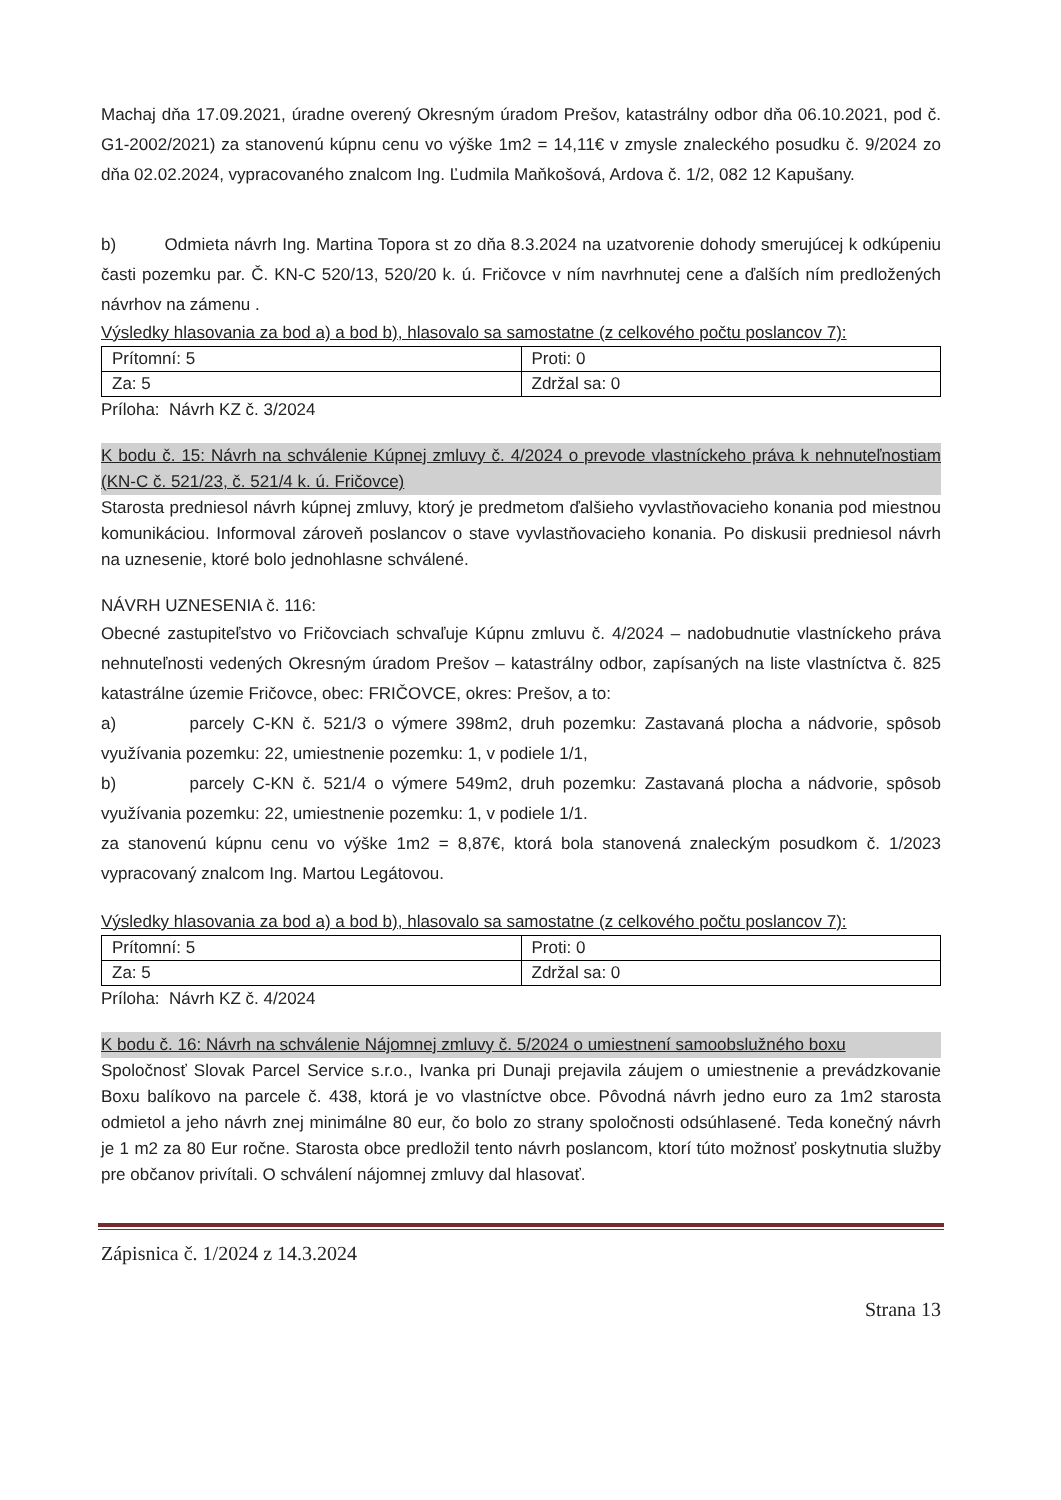Machaj dňa 17.09.2021, úradne overený Okresným úradom Prešov, katastrálny odbor dňa 06.10.2021, pod č. G1-2002/2021) za stanovenú kúpnu cenu vo výške 1m2 = 14,11€ v zmysle znaleckého posudku č. 9/2024 zo dňa 02.02.2024, vypracovaného znalcom Ing. Ľudmila Maňkošová, Ardova č. 1/2, 082 12 Kapušany.
b) Odmieta návrh Ing. Martina Topora st zo dňa 8.3.2024 na uzatvorenie dohody smerujúcej k odkúpeniu časti pozemku par. Č. KN-C 520/13, 520/20 k. ú. Fričovce v ním navrhnutej cene a ďalších ním predložených návrhov na zámenu .
Výsledky hlasovania za bod a) a bod b), hlasovalo sa samostatne (z celkového počtu poslancov 7):
| Prítomní: 5 | Proti: 0 |
| Za: 5 | Zdržal sa: 0 |
Príloha: Návrh KZ č. 3/2024
K bodu č. 15: Návrh na schválenie Kúpnej zmluvy č. 4/2024 o prevode vlastníckeho práva k nehnuteľnostiam (KN-C č. 521/23, č. 521/4 k. ú. Fričovce)
Starosta predniesol návrh kúpnej zmluvy, ktorý je predmetom ďalšieho vyvlastňovacieho konania pod miestnou komunikáciou. Informoval zároveň poslancov o stave vyvlastňovacieho konania. Po diskusii predniesol návrh na uznesenie, ktoré bolo jednohlasne schválené.
NÁVRH UZNESENIA č. 116:
Obecné zastupiteľstvo vo Fričovciach schvaľuje Kúpnu zmluvu č. 4/2024 – nadobudnutie vlastníckeho práva nehnuteľnosti vedených Okresným úradom Prešov – katastrálny odbor, zapísaných na liste vlastníctva č. 825 katastrálne územie Fričovce, obec: FRIČOVCE, okres: Prešov, a to:
a) parcely C-KN č. 521/3 o výmere 398m2, druh pozemku: Zastavaná plocha a nádvorie, spôsob využívania pozemku: 22, umiestnenie pozemku: 1, v podiele 1/1,
b) parcely C-KN č. 521/4 o výmere 549m2, druh pozemku: Zastavaná plocha a nádvorie, spôsob využívania pozemku: 22, umiestnenie pozemku: 1, v podiele 1/1.
za stanovenú kúpnu cenu vo výške 1m2 = 8,87€, ktorá bola stanovená znaleckým posudkom č. 1/2023 vypracovaný znalcom Ing. Martou Legátovou.
Výsledky hlasovania za bod a) a bod b), hlasovalo sa samostatne (z celkového počtu poslancov 7):
| Prítomní: 5 | Proti: 0 |
| Za: 5 | Zdržal sa: 0 |
Príloha: Návrh KZ č. 4/2024
K bodu č. 16: Návrh na schválenie Nájomnej zmluvy č. 5/2024 o umiestnení samoobslužného boxu
Spoločnosť Slovak Parcel Service s.r.o., Ivanka pri Dunaji prejavila záujem o umiestnenie a prevádzkovanie Boxu balíkovo na parcele č. 438, ktorá je vo vlastníctve obce. Pôvodná návrh jedno euro za 1m2 starosta odmietol a jeho návrh znej minimálne 80 eur, čo bolo zo strany spoločnosti odsúhlasené. Teda konečný návrh je 1 m2 za 80 Eur ročne. Starosta obce predložil tento návrh poslancom, ktorí túto možnosť poskytnutia služby pre občanov privítali. O schválení nájomnej zmluvy dal hlasovať.
Zápisnica č. 1/2024 z 14.3.2024
Strana 13